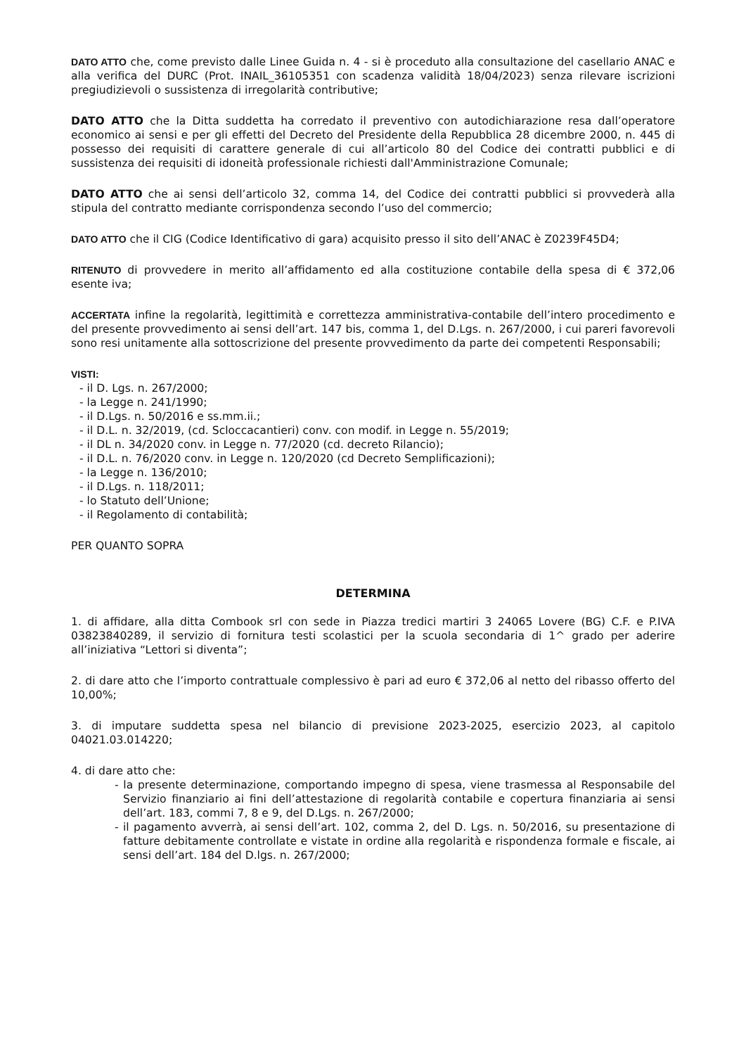DATO ATTO che, come previsto dalle Linee Guida n. 4 - si è proceduto alla consultazione del casellario ANAC e alla verifica del DURC (Prot. INAIL_36105351 con scadenza validità 18/04/2023) senza rilevare iscrizioni pregiudizievoli o sussistenza di irregolarità contributive;
DATO ATTO che la Ditta suddetta ha corredato il preventivo con autodichiarazione resa dall’operatore economico ai sensi e per gli effetti del Decreto del Presidente della Repubblica 28 dicembre 2000, n. 445 di possesso dei requisiti di carattere generale di cui all’articolo 80 del Codice dei contratti pubblici e di sussistenza dei requisiti di idoneità professionale richiesti dall'Amministrazione Comunale;
DATO ATTO che ai sensi dell’articolo 32, comma 14, del Codice dei contratti pubblici si provvederà alla stipula del contratto mediante corrispondenza secondo l’uso del commercio;
DATO ATTO che il CIG (Codice Identificativo di gara) acquisito presso il sito dell’ANAC è Z0239F45D4;
RITENUTO di provvedere in merito all’affidamento ed alla costituzione contabile della spesa di € 372,06 esente iva;
ACCERTATA infine la regolarità, legittimità e correttezza amministrativa-contabile dell’intero procedimento e del presente provvedimento ai sensi dell’art. 147 bis, comma 1, del D.Lgs. n. 267/2000, i cui pareri favorevoli sono resi unitamente alla sottoscrizione del presente provvedimento da parte dei competenti Responsabili;
VISTI:
- il D. Lgs. n. 267/2000;
- la Legge n. 241/1990;
- il D.Lgs. n. 50/2016 e ss.mm.ii.;
- il D.L. n. 32/2019, (cd. Scloccacantieri) conv. con modif. in Legge n. 55/2019;
- il DL n. 34/2020 conv. in Legge n. 77/2020 (cd. decreto Rilancio);
- il D.L. n. 76/2020 conv. in Legge n. 120/2020 (cd Decreto Semplificazioni);
- la Legge n. 136/2010;
- il D.Lgs. n. 118/2011;
- lo Statuto dell’Unione;
- il Regolamento di contabilità;
PER QUANTO SOPRA
DETERMINA
1. di affidare, alla ditta Combook srl con sede in Piazza tredici martiri 3 24065 Lovere (BG) C.F. e P.IVA 03823840289, il servizio di fornitura testi scolastici per la scuola secondaria di 1^ grado per aderire all’iniziativa “Lettori si diventa”;
2. di dare atto che l’importo contrattuale complessivo è pari ad euro € 372,06 al netto del ribasso offerto del 10,00%;
3. di imputare suddetta spesa nel bilancio di previsione 2023-2025, esercizio 2023, al capitolo 04021.03.014220;
4. di dare atto che:
- la presente determinazione, comportando impegno di spesa, viene trasmessa al Responsabile del Servizio finanziario ai fini dell’attestazione di regolarità contabile e copertura finanziaria ai sensi dell’art. 183, commi 7, 8 e 9, del D.Lgs. n. 267/2000;
- il pagamento avverrà, ai sensi dell’art. 102, comma 2, del D. Lgs. n. 50/2016, su presentazione di fatture debitamente controllate e vistate in ordine alla regolarità e rispondenza formale e fiscale, ai sensi dell’art. 184 del D.lgs. n. 267/2000;